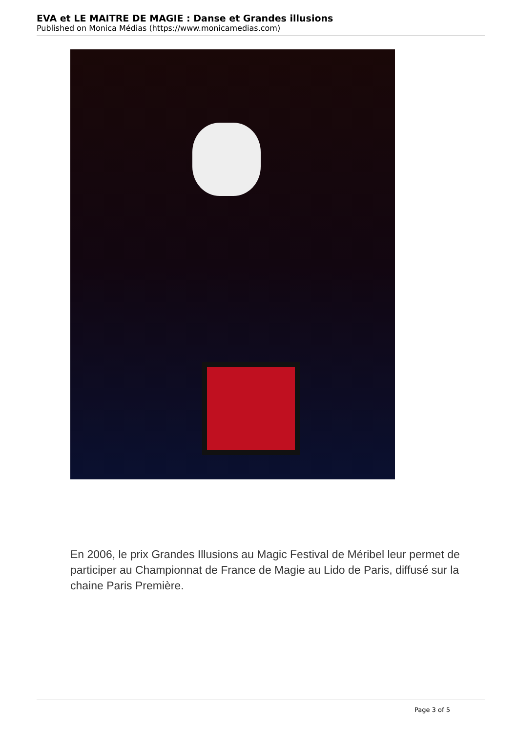EVA et LE MAITRE DE MAGIE : Danse et Grandes illusions
Published on Monica Médias (https://www.monicamedias.com)
En 2006, le prix Grandes Illusions au Magic Festival de Méribel leur permet de participer au Championnat de France de Magie au Lido de Paris, diffusé sur la chaine Paris Première.
Page 3 of 5